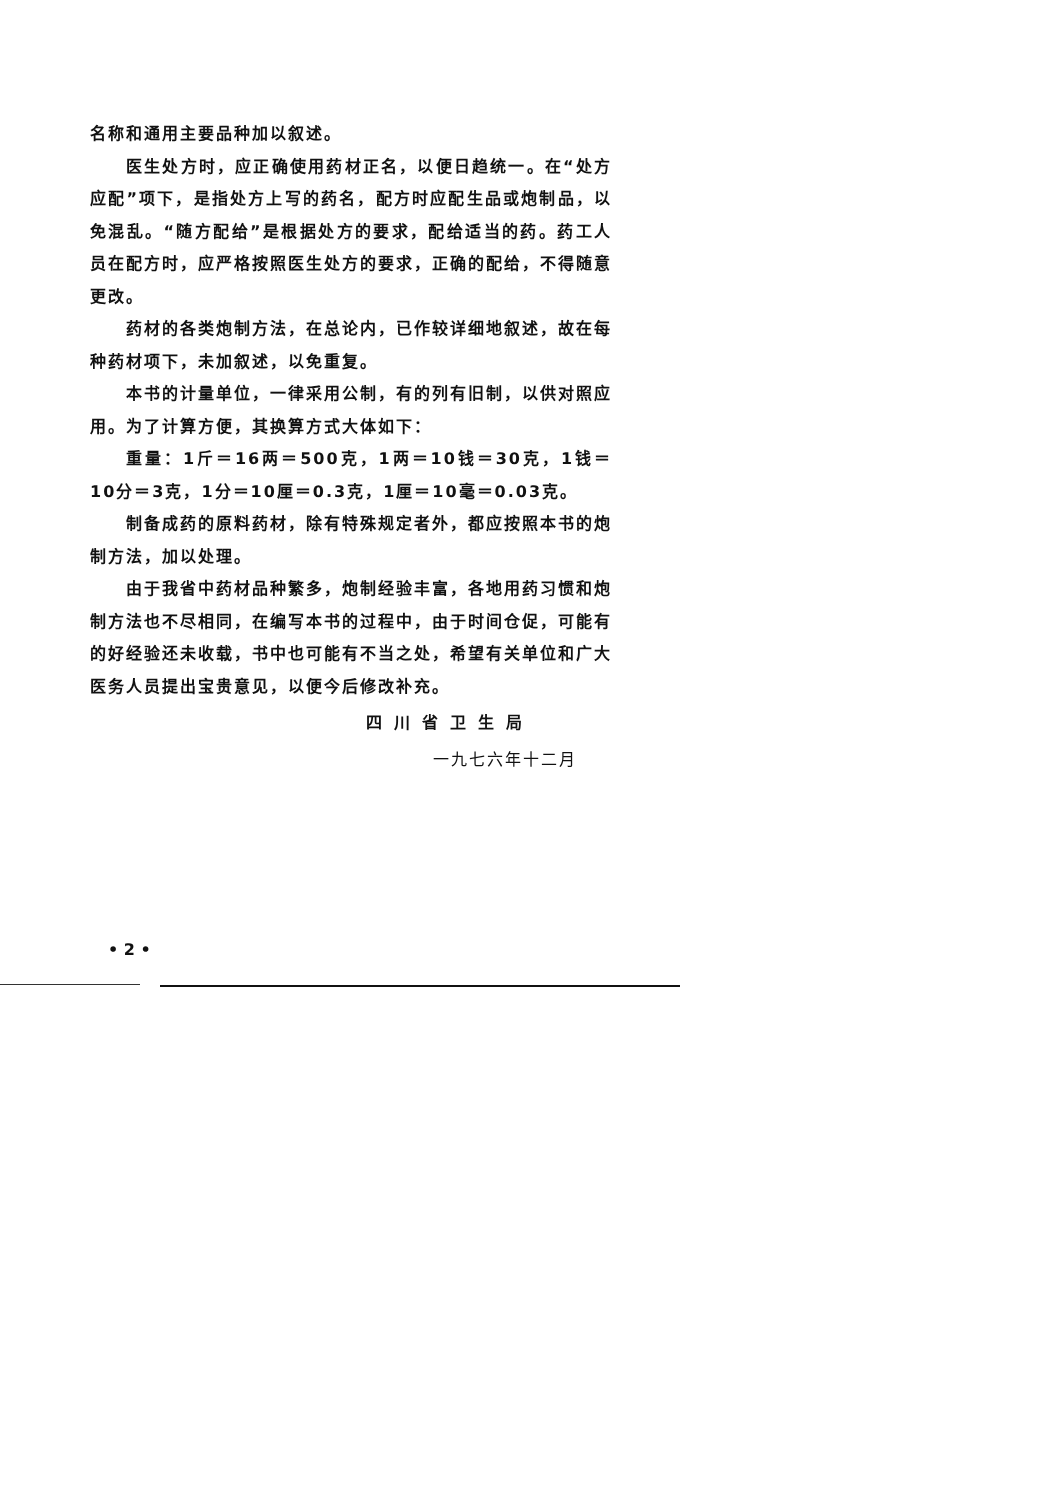名称和通用主要品种加以叙述。
医生处方时，应正确使用药材正名，以便日趋统一。在“处方应配”项下，是指处方上写的药名，配方时应配生品或炮制品，以免混乱。“随方配给”是根据处方的要求，配给适当的药。药工人员在配方时，应严格按照医生处方的要求，正确的配给，不得随意更改。
药材的各类炮制方法，在总论内，已作较详细地叙述，故在每种药材项下，未加叙述，以免重复。
本书的计量单位，一律采用公制，有的列有旧制，以供对照应用。为了计算方便，其换算方式大体如下：
重量：1斤＝16两＝500克，1两＝10钱＝30克，1钱＝10分＝3克，1分＝10厘＝0.3克，1厘＝10毫＝0.03克。
制备成药的原料药材，除有特殊规定者外，都应按照本书的炮制方法，加以处理。
由于我省中药材品种繁多，炮制经验丰富，各地用药习惯和炮制方法也不尽相同，在编写本书的过程中，由于时间仓促，可能有的好经验还未收载，书中也可能有不当之处，希望有关单位和广大医务人员提出宝贵意见，以便今后修改补充。
四川省卫生局
一九七六年十二月
• 2 •